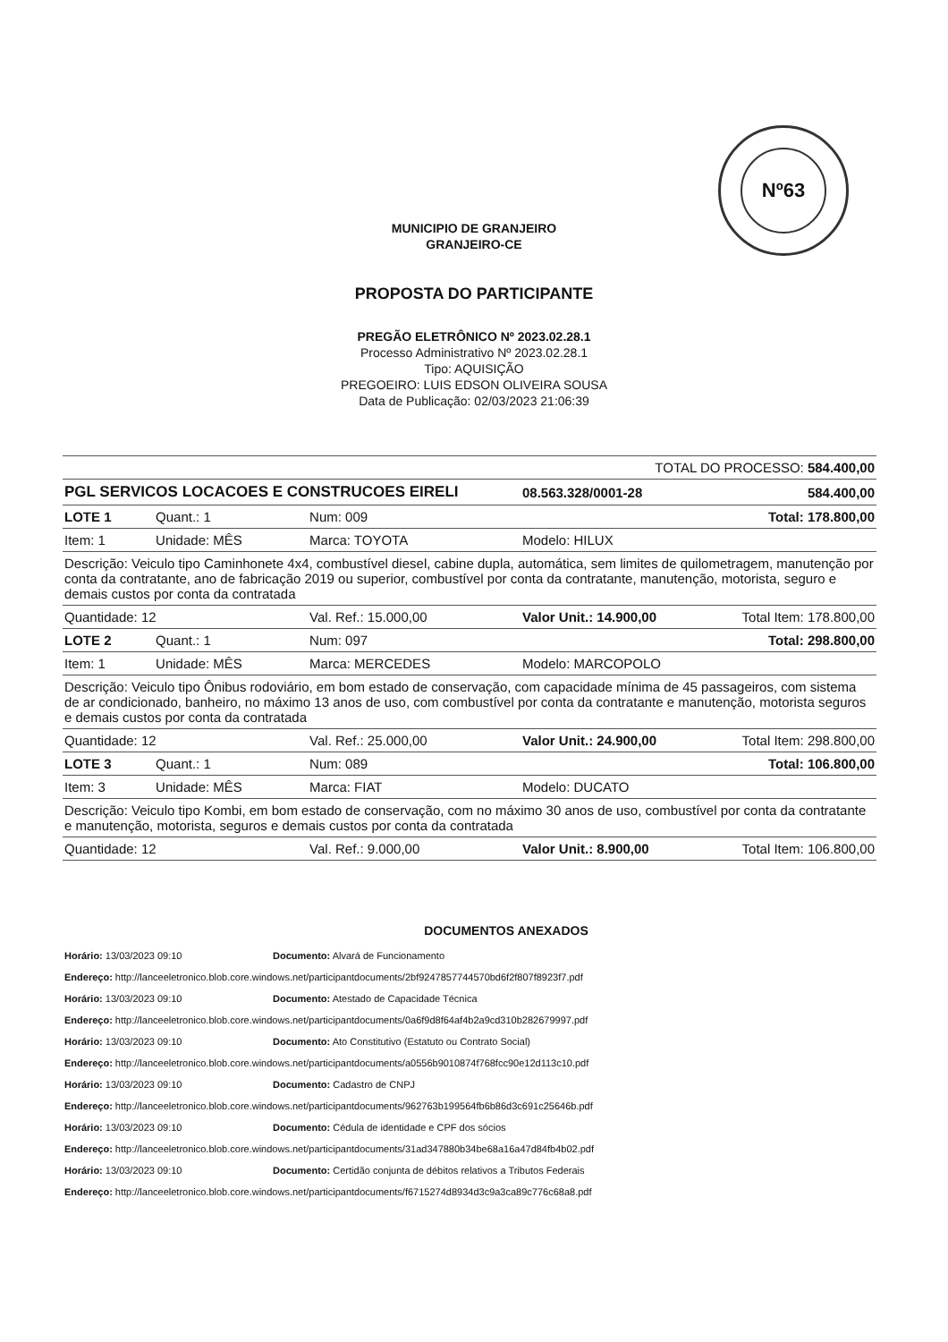Nº63
MUNICIPIO DE GRANJEIRO
GRANJEIRO-CE
PROPOSTA DO PARTICIPANTE
PREGÃO ELETRÔNICO Nº 2023.02.28.1
Processo Administrativo Nº 2023.02.28.1
Tipo: AQUISIÇÃO
PREGOEIRO: LUIS EDSON OLIVEIRA SOUSA
Data de Publicação: 02/03/2023 21:06:39
| TOTAL DO PROCESSO: 584.400,00 | | | | | |
| PGL SERVICOS LOCACOES E CONSTRUCOES EIRELI | | | | 08.563.328/0001-28 | 584.400,00 |
| LOTE 1 | Quant.: 1 | Num: 009 | | | Total: 178.800,00 |
| Item: 1 | Unidade: MÊS | Marca: TOYOTA | | Modelo: HILUX | |
| Descrição: Veiculo tipo Caminhonete 4x4, combustível diesel, cabine dupla, automática, sem limites de quilometragem, manutenção por conta da contratante, ano de fabricação 2019 ou superior, combustível por conta da contratante, manutenção, motorista, seguro e demais custos por conta da contratada | | | | | |
| Quantidade: 12 | | Val. Ref.: 15.000,00 | Valor Unit.: 14.900,00 | | Total Item: 178.800,00 |
| LOTE 2 | Quant.: 1 | Num: 097 | | | Total: 298.800,00 |
| Item: 1 | Unidade: MÊS | Marca: MERCEDES | | Modelo: MARCOPOLO | |
| Descrição: Veiculo tipo Ônibus rodoviário, em bom estado de conservação, com capacidade mínima de 45 passageiros, com sistema de ar condicionado, banheiro, no máximo 13 anos de uso, com combustível por conta da contratante e manutenção, motorista seguros e demais custos por conta da contratada | | | | | |
| Quantidade: 12 | | Val. Ref.: 25.000,00 | Valor Unit.: 24.900,00 | | Total Item: 298.800,00 |
| LOTE 3 | Quant.: 1 | Num: 089 | | | Total: 106.800,00 |
| Item: 3 | Unidade: MÊS | Marca: FIAT | | Modelo: DUCATO | |
| Descrição: Veiculo tipo Kombi, em bom estado de conservação, com no máximo 30 anos de uso, combustível por conta da contratante e manutenção, motorista, seguros e demais custos por conta da contratada | | | | | |
| Quantidade: 12 | | Val. Ref.: 9.000,00 | Valor Unit.: 8.900,00 | | Total Item: 106.800,00 |
DOCUMENTOS ANEXADOS
Horário: 13/03/2023 09:10 Documento: Alvará de Funcionamento
Endereço: http://lanceeletronico.blob.core.windows.net/participantdocuments/2bf9247857744570bd6f2f807f8923f7.pdf
Horário: 13/03/2023 09:10 Documento: Atestado de Capacidade Técnica
Endereço: http://lanceeletronico.blob.core.windows.net/participantdocuments/0a6f9d8f64af4b2a9cd310b282679997.pdf
Horário: 13/03/2023 09:10 Documento: Ato Constitutivo (Estatuto ou Contrato Social)
Endereço: http://lanceeletronico.blob.core.windows.net/participantdocuments/a0556b9010874f768fcc90e12d113c10.pdf
Horário: 13/03/2023 09:10 Documento: Cadastro de CNPJ
Endereço: http://lanceeletronico.blob.core.windows.net/participantdocuments/962763b199564fb6b86d3c691c25646b.pdf
Horário: 13/03/2023 09:10 Documento: Cédula de identidade e CPF dos sócios
Endereço: http://lanceeletronico.blob.core.windows.net/participantdocuments/31ad347880b34be68a16a47d84fb4b02.pdf
Horário: 13/03/2023 09:10 Documento: Certidão conjunta de débitos relativos a Tributos Federais
Endereço: http://lanceeletronico.blob.core.windows.net/participantdocuments/f6715274d8934d3c9a3ca89c776c68a8.pdf